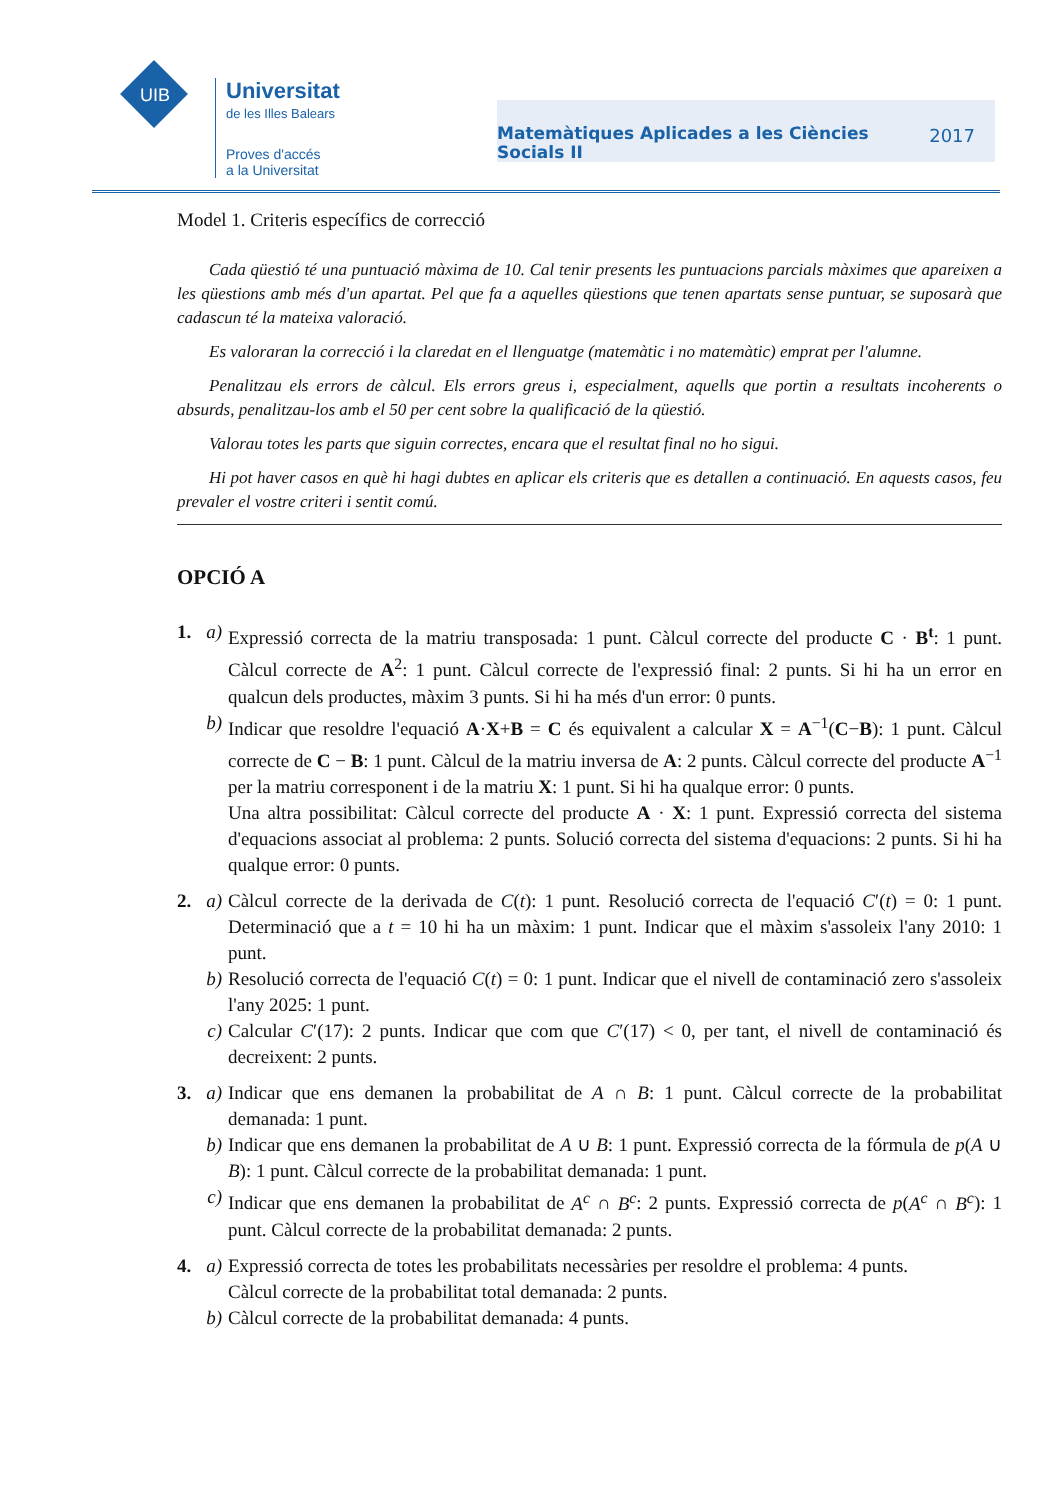UIB
Universitat
de les Illes Balears
Proves d'accés
a la Universitat
Matemàtiques Aplicades a les Ciències
Socials II 2017
Model 1. Criteris específics de correcció
Cada qüestió té una puntuació màxima de 10. Cal tenir presents les puntuacions parcials màximes que apareixen a les qüestions amb més d'un apartat. Pel que fa a aquelles qüestions que tenen apartats sense puntuar, se suposarà que cadascun té la mateixa valoració.
Es valoraran la correcció i la claredat en el llenguatge (matemàtic i no matemàtic) emprat per l'alumne.
Penalitzau els errors de càlcul. Els errors greus i, especialment, aquells que portin a resultats incoherents o absurds, penalitzau-los amb el 50 per cent sobre la qualificació de la qüestió.
Valorau totes les parts que siguin correctes, encara que el resultat final no ho sigui.
Hi pot haver casos en què hi hagi dubtes en aplicar els criteris que es detallen a continuació. En aquests casos, feu prevaler el vostre criteri i sentit comú.
OPCIÓ A
1. a) Expressió correcta de la matriu transposada: 1 punt. Càlcul correcte del producte C · B<sup>t</sup>: 1 punt. Càlcul correcte de A<sup>2</sup>: 1 punt. Càlcul correcte de l'expressió final: 2 punts. Si hi ha un error en qualcun dels productes, màxim 3 punts. Si hi ha més d'un error: 0 punts.
b) Indicar que resoldre l'equació A·X+B = C és equivalent a calcular X = A<sup>−1</sup>(C−B): 1 punt. Càlcul correcte de C − B: 1 punt. Càlcul de la matriu inversa de A: 2 punts. Càlcul correcte del producte A<sup>−1</sup> per la matriu corresponent i de la matriu X: 1 punt. Si hi ha qualque error: 0 punts.
Una altra possibilitat: Càlcul correcte del producte A · X: 1 punt. Expressió correcta del sistema d'equacions associat al problema: 2 punts. Solució correcta del sistema d'equacions: 2 punts. Si hi ha qualque error: 0 punts.
2. a) Càlcul correcte de la derivada de C(t): 1 punt. Resolució correcta de l'equació C′(t) = 0: 1 punt. Determinació que a t = 10 hi ha un màxim: 1 punt. Indicar que el màxim s'assoleix l'any 2010: 1 punt.
b) Resolució correcta de l'equació C(t) = 0: 1 punt. Indicar que el nivell de contaminació zero s'assoleix l'any 2025: 1 punt.
c) Calcular C′(17): 2 punts. Indicar que com que C′(17) < 0, per tant, el nivell de contaminació és decreixent: 2 punts.
3. a) Indicar que ens demanen la probabilitat de A ∩ B: 1 punt. Càlcul correcte de la probabilitat demanada: 1 punt.
b) Indicar que ens demanen la probabilitat de A ∪ B: 1 punt. Expressió correcta de la fórmula de p(A ∪ B): 1 punt. Càlcul correcte de la probabilitat demanada: 1 punt.
c) Indicar que ens demanen la probabilitat de A<sup>c</sup> ∩ B<sup>c</sup>: 2 punts. Expressió correcta de p(A<sup>c</sup> ∩ B<sup>c</sup>): 1 punt. Càlcul correcte de la probabilitat demanada: 2 punts.
4. a) Expressió correcta de totes les probabilitats necessàries per resoldre el problema: 4 punts.
Càlcul correcte de la probabilitat total demanada: 2 punts.
b) Càlcul correcte de la probabilitat demanada: 4 punts.